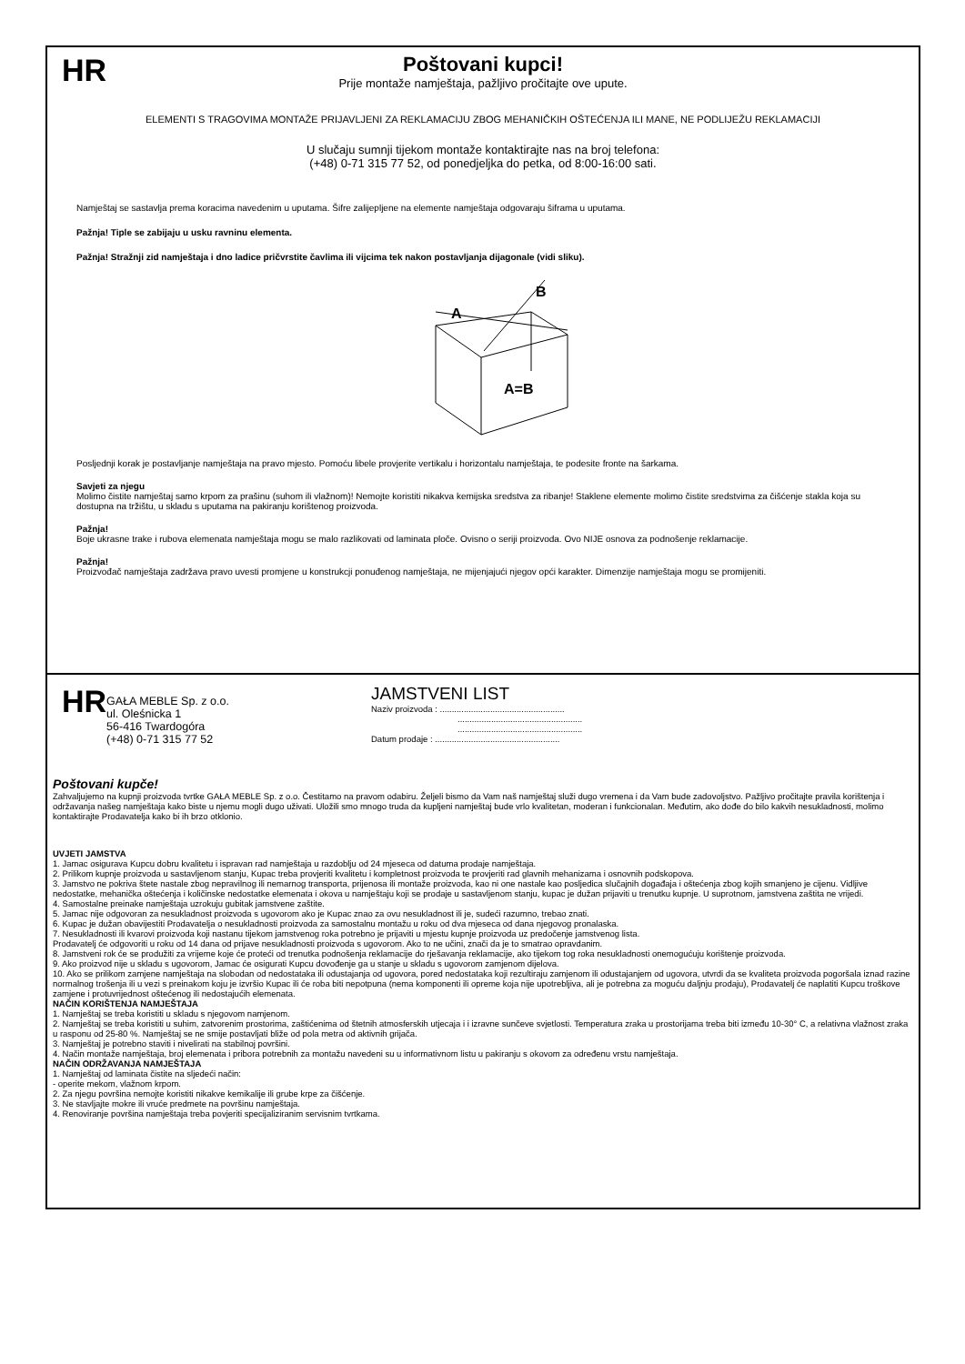HR
Poštovani kupci!
Prije montaže namještaja, pažljivo pročitajte ove upute.
ELEMENTI S TRAGOVIMA MONTAŽE PRIJAVLJENI ZA REKLAMACIJU ZBOG MEHANIČKIH OŠTEĆENJA ILI MANE, NE PODLIJEŽU REKLAMACIJI
U slučaju sumnji tijekom montaže kontaktirajte nas na broj telefona:
(+48) 0-71 315 77 52, od ponedjeljka do petka, od 8:00-16:00 sati.
Namještaj se sastavlja prema koracima navedenim u uputama. Šifre zalijepljene na elemente namještaja odgovaraju šiframa u uputama.
Pažnja! Tiple se zabijaju u usku ravninu elementa.
Pažnja! Stražnji zid namještaja i dno ladice pričvrstite čavlima ili vijcima tek nakon postavljanja dijagonale (vidi sliku).
A
B
A=B
Posljednji korak je postavljanje namještaja na pravo mjesto. Pomoću libele provjerite vertikalu i horizontalu namještaja, te podesite fronte na šarkama.
Savjeti za njegu
Molimo čistite namještaj samo krpom za prašinu (suhom ili vlažnom)! Nemojte koristiti nikakva kemijska sredstva za ribanje! Staklene elemente molimo čistite sredstvima za čišćenje stakla koja su dostupna na tržištu, u skladu s uputama na pakiranju korištenog proizvoda.
Pažnja!
Boje ukrasne trake i rubova elemenata namještaja mogu se malo razlikovati od laminata ploče. Ovisno o seriji proizvoda. Ovo NIJE osnova za podnošenje reklamacije.
Pažnja!
Proizvođač namještaja zadržava pravo uvesti promjene u konstrukcji ponuđenog namještaja, ne mijenjajući njegov opći karakter. Dimenzije namještaja mogu se promijeniti.
HR
GAŁA MEBLE Sp. z o.o.
ul. Oleśnicka 1
56-416 Twardogóra
(+48) 0-71 315 77 52
JAMSTVENI LIST
Naziv proizvoda : ....................................................
....................................................
....................................................
Datum prodaje : ....................................................
Poštovani kupče!
Zahvaljujemo na kupnji proizvoda tvrtke GAŁA MEBLE Sp. z o.o. Čestitamo na pravom odabiru. Željeli bismo da Vam naš namještaj služi dugo vremena i da Vam bude zadovoljstvo. Pažljivo pročitajte pravila korištenja i održavanja našeg namještaja kako biste u njemu mogli dugo uživati. Uložili smo mnogo truda da kupljeni namještaj bude vrlo kvalitetan, moderan i funkcionalan. Međutim, ako dođe do bilo kakvih nesukladnosti, molimo kontaktirajte Prodavatelja kako bi ih brzo otklonio.
UVJETI JAMSTVA
1. Jamac osigurava Kupcu dobru kvalitetu i ispravan rad namještaja u razdoblju od 24 mjeseca od datuma prodaje namještaja.
2. Prilikom kupnje proizvoda u sastavljenom stanju, Kupac treba provjeriti kvalitetu i kompletnost proizvoda te provjeriti rad glavnih mehanizama i osnovnih podskopova.
3. Jamstvo ne pokriva štete nastale zbog nepravilnog ili nemarnog transporta, prijenosa ili montaže proizvoda, kao ni one nastale kao posljedica slučajnih događaja i oštećenja zbog kojih smanjeno je cijenu. Vidljive nedostatke, mehanička oštećenja i količinske nedostatke elemenata i okova u namještaju koji se prodaje u sastavljenom stanju, kupac je dužan prijaviti u trenutku kupnje. U suprotnom, jamstvena zaštita ne vrijedi.
4. Samostalne preinake namještaja uzrokuju gubitak jamstvene zaštite.
5. Jamac nije odgovoran za nesukladnost proizvoda s ugovorom ako je Kupac znao za ovu nesukladnost ili je, sudeći razumno, trebao znati.
6. Kupac je dužan obavijestiti Prodavatelja o nesukladnosti proizvoda za samostalnu montažu u roku od dva mjeseca od dana njegovog pronalaska.
7. Nesukladnosti ili kvarovi proizvoda koji nastanu tijekom jamstvenog roka potrebno je prijaviti u mjestu kupnje proizvoda uz predočenje jamstvenog lista.
Prodavatelj će odgovoriti u roku od 14 dana od prijave nesukladnosti proizvoda s ugovorom. Ako to ne učini, znači da je to smatrao opravdanim.
8. Jamstveni rok će se produžiti za vrijeme koje će proteći od trenutka podnošenja reklamacije do rješavanja reklamacije, ako tijekom tog roka nesukladnosti onemogućuju korištenje proizvoda.
9. Ako proizvod nije u skladu s ugovorom, Jamac će osigurati Kupcu dovođenje ga u stanje u skladu s ugovorom zamjenom dijelova.
10. Ako se prilikom zamjene namještaja na slobodan od nedostataka ili odustajanja od ugovora, pored nedostataka koji rezultiraju zamjenom ili odustajanjem od ugovora, utvrdi da se kvaliteta proizvoda pogoršala iznad razine normalnog trošenja ili u vezi s preinakom koju je izvršio Kupac ili će roba biti nepotpuna (nema komponenti ili opreme koja nije upotrebljiva, ali je potrebna za moguću daljnju prodaju), Prodavatelj će naplatiti Kupcu troškove zamjene i protuvrijednost oštećenog ili nedostajućih elemenata.
NAČIN KORIŠTENJA NAMJEŠTAJA
1. Namještaj se treba koristiti u skladu s njegovom namjenom.
2. Namještaj se treba koristiti u suhim, zatvorenim prostorima, zaštićenima od štetnih atmosferskih utjecaja i i izravne sunčeve svjetlosti. Temperatura zraka u prostorijama treba biti između 10-30° C, a relativna vlažnost zraka u rasponu od 25-80 %. Namještaj se ne smije postavljati bliže od pola metra od aktivnih grijača.
3. Namještaj je potrebno staviti i nivelirati na stabilnoj površini.
4. Način montaže namještaja, broj elemenata i pribora potrebnih za montažu navedeni su u informativnom listu u pakiranju s okovom za određenu vrstu namještaja.
NAČIN ODRŽAVANJA NAMJEŠTAJA
1. Namještaj od laminata čistite na sljedeći način:
- operite mekom, vlažnom krpom.
2. Za njegu površina nemojte koristiti nikakve kemikalije ili grube krpe za čišćenje.
3. Ne stavljajte mokre ili vruće predmete na površinu namještaja.
4. Renoviranje površina namještaja treba povjeriti specijaliziranim servisnim tvrtkama.